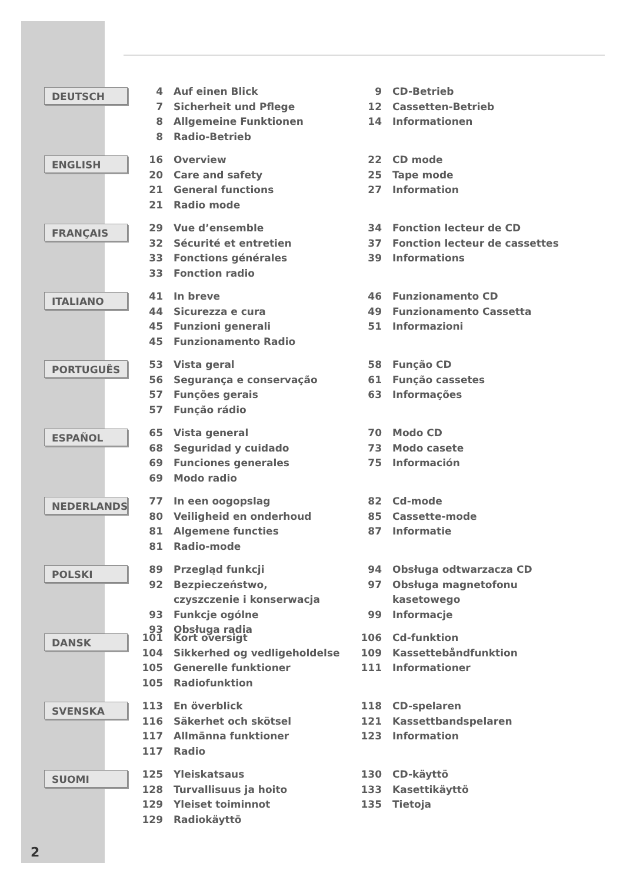DEUTSCH
4 Auf einen Blick
7 Sicherheit und Pflege
8 Allgemeine Funktionen
8 Radio-Betrieb
9 CD-Betrieb
12 Cassetten-Betrieb
14 Informationen
ENGLISH
16 Overview
20 Care and safety
21 General functions
21 Radio mode
22 CD mode
25 Tape mode
27 Information
FRANÇAIS
29 Vue d’ensemble
32 Sécurité et entretien
33 Fonctions générales
33 Fonction radio
34 Fonction lecteur de CD
37 Fonction lecteur de cassettes
39 Informations
ITALIANO
41 In breve
44 Sicurezza e cura
45 Funzioni generali
45 Funzionamento Radio
46 Funzionamento CD
49 Funzionamento Cassetta
51 Informazioni
PORTUGUÊS
53 Vista geral
56 Segurança e conservação
57 Funções gerais
57 Função rádio
58 Função CD
61 Função cassetes
63 Informações
ESPAÑOL
65 Vista general
68 Seguridad y cuidado
69 Funciones generales
69 Modo radio
70 Modo CD
73 Modo casete
75 Información
NEDERLANDS
77 In een oogopslag
80 Veiligheid en onderhoud
81 Algemene functies
81 Radio-mode
82 Cd-mode
85 Cassette-mode
87 Informatie
POLSKI
89 Przegląd funkcji
92 Bezpieczeństwo,
czyszczenie i konserwacja
93 Funkcje ogólne
93 Obsługa radia
94 Obsługa odtwarzacza CD
97 Obsługa magnetofonu
kasetowego
99 Informacje
DANSK
101 Kort oversigt
104 Sikkerhed og vedligeholdelse
105 Generelle funktioner
105 Radiofunktion
106 Cd-funktion
109 Kassettebåndfunktion
111 Informationer
SVENSKA
113 En överblick
116 Säkerhet och skötsel
117 Allmänna funktioner
117 Radio
118 CD-spelaren
121 Kassettbandspelaren
123 Information
SUOMI
125 Yleiskatsaus
128 Turvallisuus ja hoito
129 Yleiset toiminnot
129 Radiokäyttö
130 CD-käyttö
133 Kasettikäyttö
135 Tietoja
2